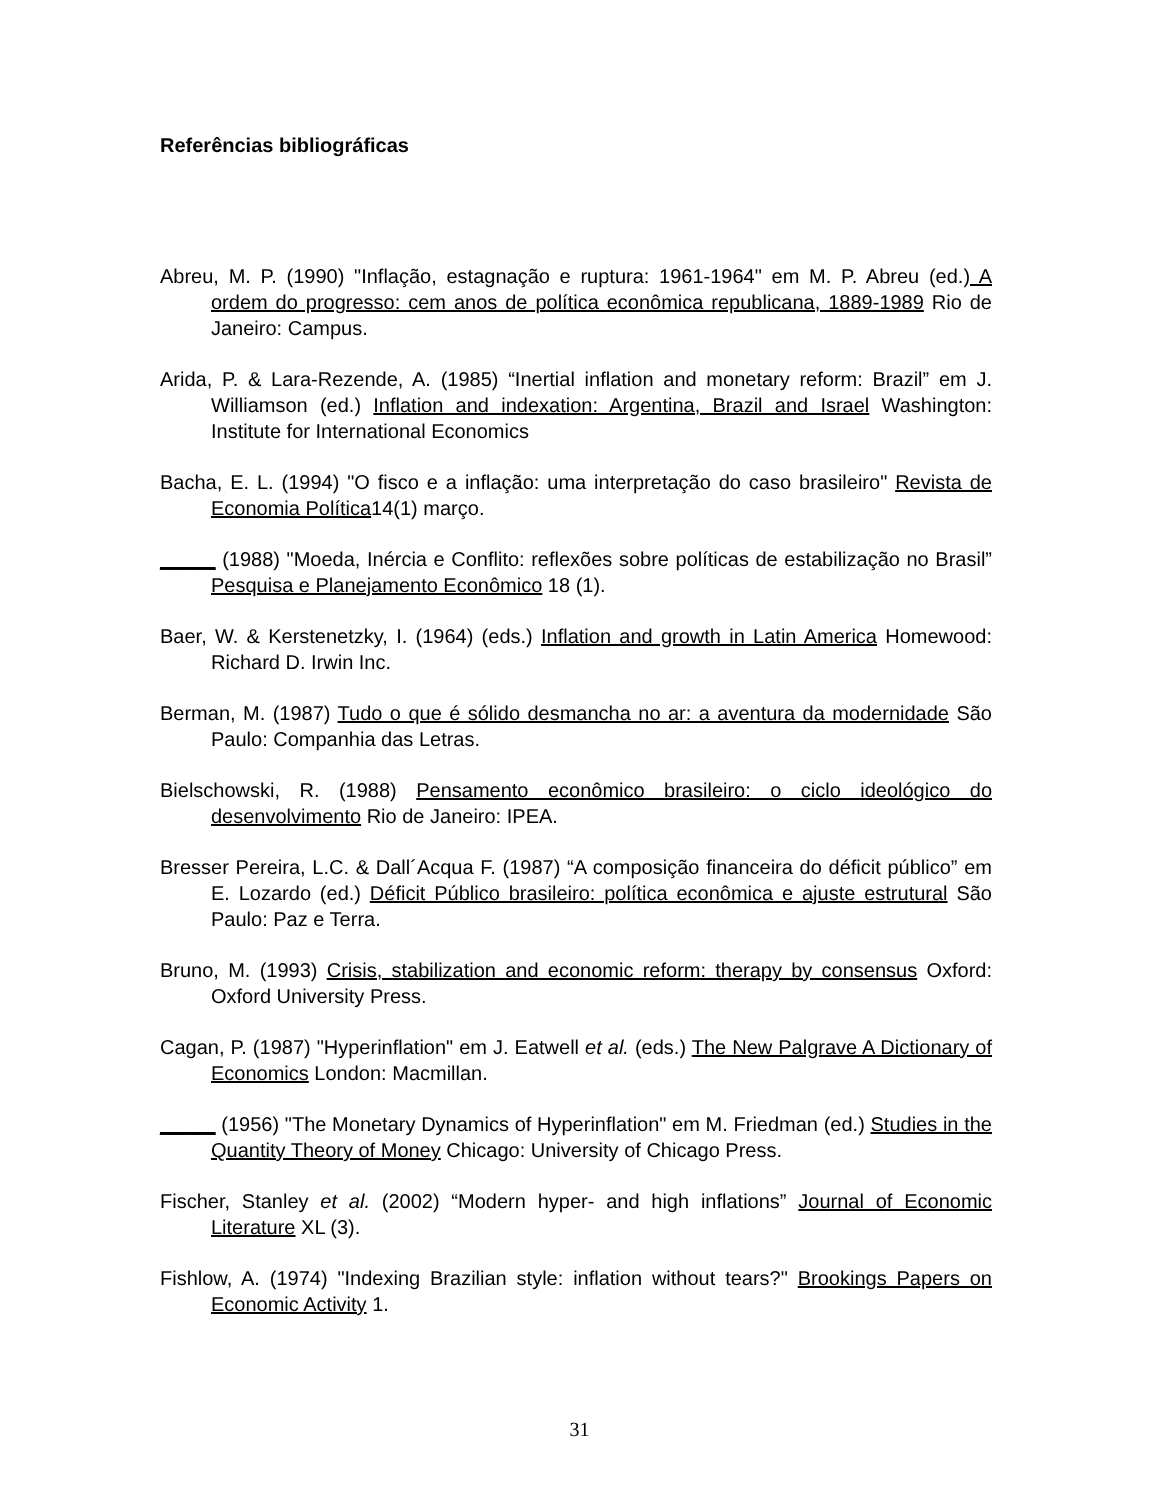Referências bibliográficas
Abreu, M. P. (1990) "Inflação, estagnação e ruptura: 1961-1964" em M. P. Abreu (ed.) A ordem do progresso: cem anos de política econômica republicana, 1889-1989 Rio de Janeiro: Campus.
Arida, P. & Lara-Rezende, A. (1985) “Inertial inflation and monetary reform: Brazil” em J. Williamson (ed.) Inflation and indexation: Argentina, Brazil and Israel Washington: Institute for International Economics
Bacha, E. L. (1994) "O fisco e a inflação: uma interpretação do caso brasileiro" Revista de Economia Política14(1) março.
_____ (1988) "Moeda, Inércia e Conflito: reflexões sobre políticas de estabilização no Brasil” Pesquisa e Planejamento Econômico 18 (1).
Baer, W. & Kerstenetzky, I. (1964) (eds.) Inflation and growth in Latin America Homewood: Richard D. Irwin Inc.
Berman, M. (1987) Tudo o que é sólido desmancha no ar: a aventura da modernidade São Paulo: Companhia das Letras.
Bielschowski, R. (1988) Pensamento econômico brasileiro: o ciclo ideológico do desenvolvimento Rio de Janeiro: IPEA.
Bresser Pereira, L.C. & Dall´Acqua F. (1987) “A composição financeira do déficit público” em E. Lozardo (ed.) Déficit Público brasileiro: política econômica e ajuste estrutural São Paulo: Paz e Terra.
Bruno, M. (1993) Crisis, stabilization and economic reform: therapy by consensus Oxford: Oxford University Press.
Cagan, P. (1987) "Hyperinflation" em J. Eatwell et al. (eds.) The New Palgrave A Dictionary of Economics London: Macmillan.
_____ (1956) "The Monetary Dynamics of Hyperinflation" em M. Friedman (ed.) Studies in the Quantity Theory of Money Chicago: University of Chicago Press.
Fischer, Stanley et al. (2002) “Modern hyper- and high inflations” Journal of Economic Literature XL (3).
Fishlow, A. (1974) "Indexing Brazilian style: inflation without tears?" Brookings Papers on Economic Activity 1.
31